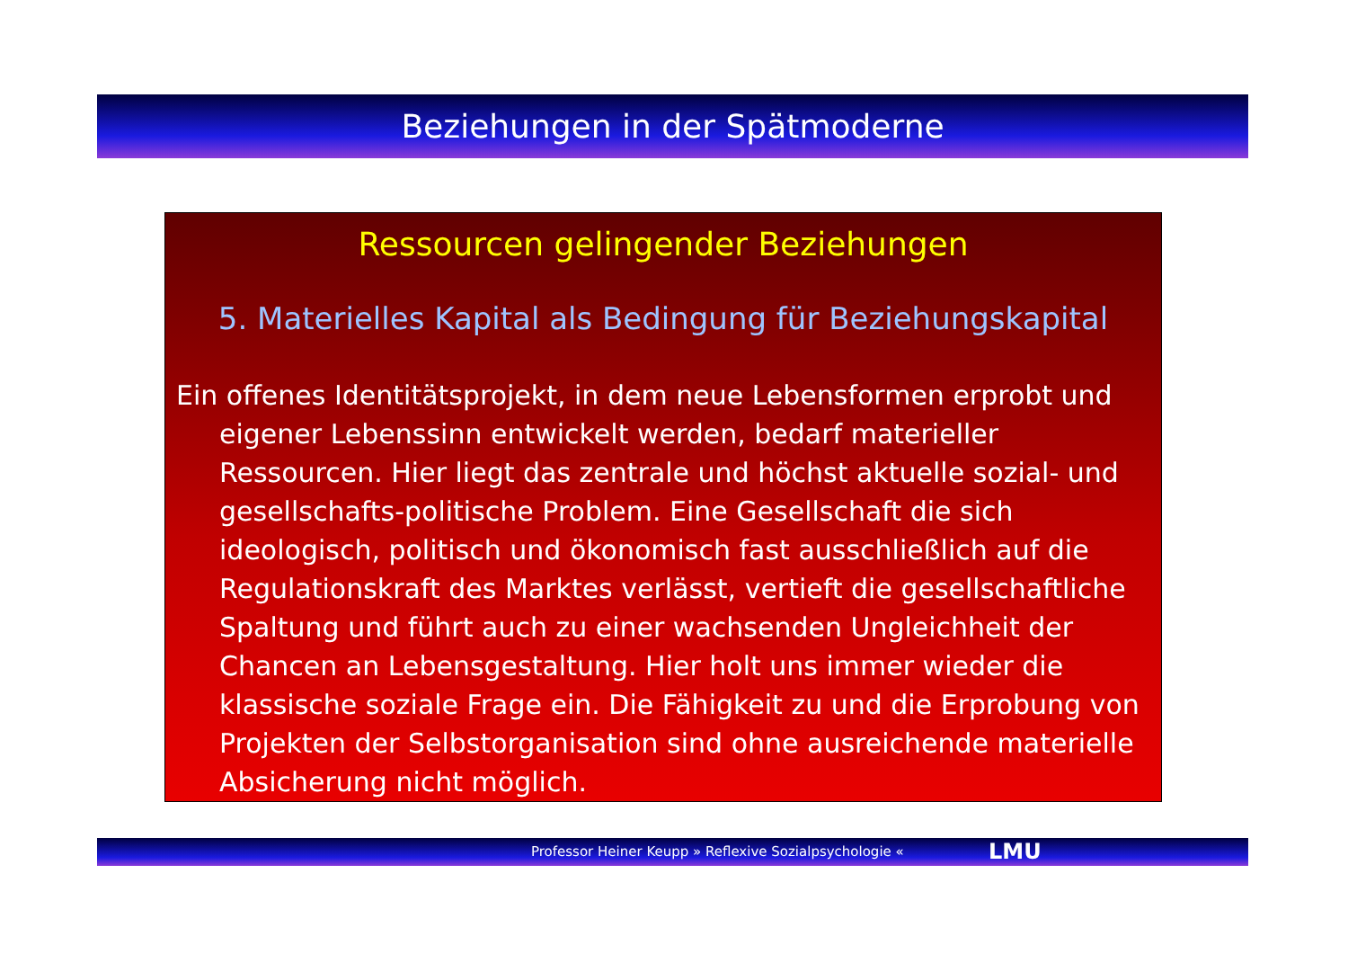Beziehungen in der Spätmoderne
Ressourcen gelingender Beziehungen
5. Materielles Kapital als Bedingung für Beziehungskapital
Ein offenes Identitätsprojekt, in dem neue Lebensformen erprobt und eigener Lebenssinn entwickelt werden, bedarf materieller Ressourcen. Hier liegt das zentrale und höchst aktuelle sozial- und gesellschafts-politische Problem. Eine Gesellschaft die sich ideologisch, politisch und ökonomisch fast ausschließlich auf die Regulationskraft des Marktes verlässt, vertieft die gesellschaftliche Spaltung und führt auch zu einer wachsenden Ungleichheit der Chancen an Lebensgestaltung. Hier holt uns immer wieder die klassische soziale Frage ein. Die Fähigkeit zu und die Erprobung von Projekten der Selbstorganisation sind ohne ausreichende materielle Absicherung nicht möglich.
Professor Heiner Keupp » Reflexive Sozialpsychologie « LMU